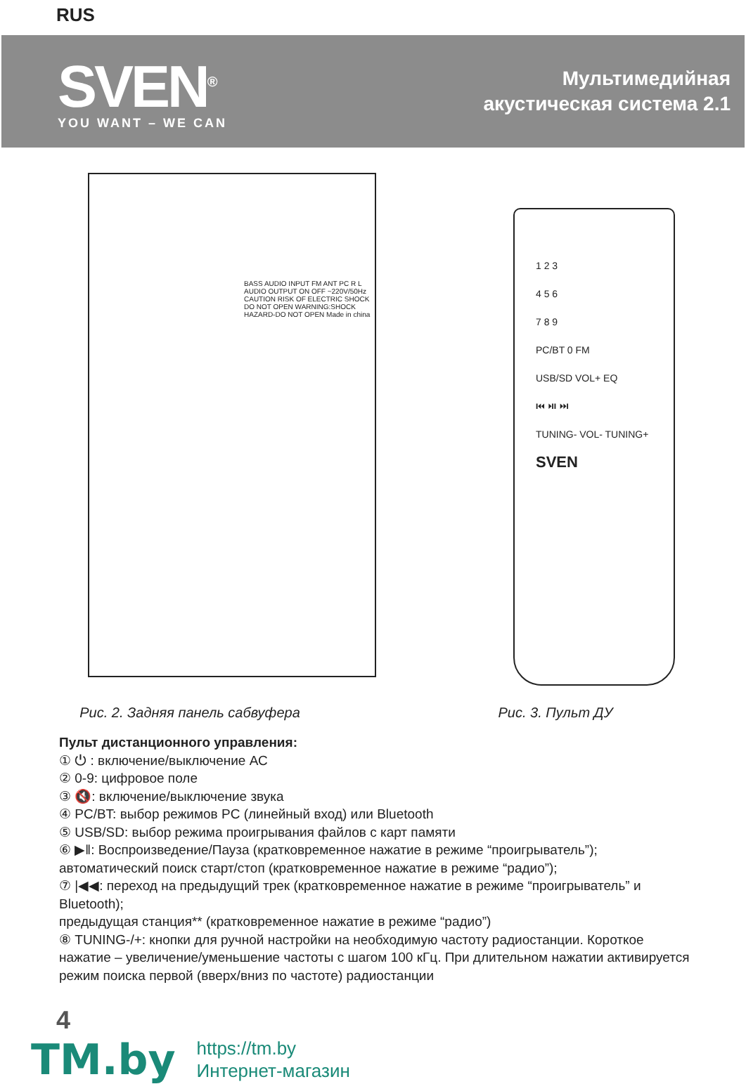RUS
SVEN<sup>®</sup>
YOU WANT – WE CAN
Мультимедийная
акустическая система 2.1
BASS AUDIO INPUT FM ANT PC R L AUDIO OUTPUT ON OFF ~220V/50Hz CAUTION RISK OF ELECTRIC SHOCK DO NOT OPEN WARNING:SHOCK HAZARD-DO NOT OPEN Made in china
Рис. 2. Задняя панель сабвуфера
1 2 3
4 5 6
7 8 9
PC/BT 0 FM
USB/SD VOL+ EQ
⏮ ⏯ ⏭
TUNING- VOL- TUNING+
SVEN
Рис. 3. Пульт ДУ
Пульт дистанционного управления:
① ⏻ : включение/выключение АС
② 0-9: цифровое поле
③ 🔇: включение/выключение звука
④ PC/BT: выбор режимов PC (линейный вход) или Bluetooth
⑤ USB/SD: выбор режима проигрывания файлов с карт памяти
⑥ ▶‖: Воспроизведение/Пауза (кратковременное нажатие в режиме “проигрыватель”); автоматический поиск старт/стоп (кратковременное нажатие в режиме “радио”);
⑦ |◀◀: переход на предыдущий трек (кратковременное нажатие в режиме “проигрыватель” и Bluetooth);
предыдущая станция** (кратковременное нажатие в режиме “радио”)
⑧ TUNING-/+: кнопки для ручной настройки на необходимую частоту радиостанции. Короткое нажатие – увеличение/уменьшение частоты с шагом 100 кГц. При длительном нажатии активируется режим поиска первой (вверх/вниз по частоте) радиостанции
4
TM.by
https://tm.by
Интернет-магазин